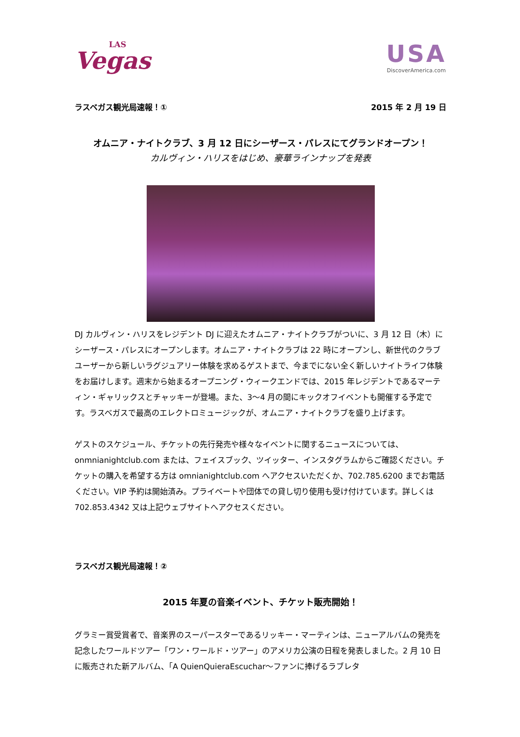LAS
Vegas
USA
DiscoverAmerica.com
ラスベガス観光局速報！① 2015 年 2 月 19 日
オムニア・ナイトクラブ、3 月 12 日にシーザース・パレスにてグランドオープン！
カルヴィン・ハリスをはじめ、豪華ラインナップを発表
DJ カルヴィン・ハリスをレジデント DJ に迎えたオムニア・ナイトクラブがついに、3 月 12 日（木）にシーザース・パレスにオープンします。オムニア・ナイトクラブは 22 時にオープンし、新世代のクラブユーザーから新しいラグジュアリー体験を求めるゲストまで、今までにない全く新しいナイトライフ体験をお届けします。週末から始まるオープニング・ウィークエンドでは、2015 年レジデントであるマーティン・ギャリックスとチャッキーが登場。また、3～4 月の間にキックオフイベントも開催する予定です。ラスベガスで最高のエレクトロミュージックが、オムニア・ナイトクラブを盛り上げます。
ゲストのスケジュール、チケットの先行発売や様々なイベントに関するニュースについては、onmnianightclub.com または、フェイスブック、ツイッター、インスタグラムからご確認ください。チケットの購入を希望する方は omnianightclub.com へアクセスいただくか、702.785.6200 までお電話ください。VIP 予約は開始済み。プライベートや団体での貸し切り使用も受け付けています。詳しくは 702.853.4342 又は上記ウェブサイトへアクセスください。
ラスベガス観光局速報！②
2015 年夏の音楽イベント、チケット販売開始！
グラミー賞受賞者で、音楽界のスーパースターであるリッキー・マーティンは、ニューアルバムの発売を記念したワールドツアー「ワン・ワールド・ツアー」のアメリカ公演の日程を発表しました。2 月 10 日に販売された新アルバム、「A QuienQuieraEscuchar～ファンに捧げるラブレタ